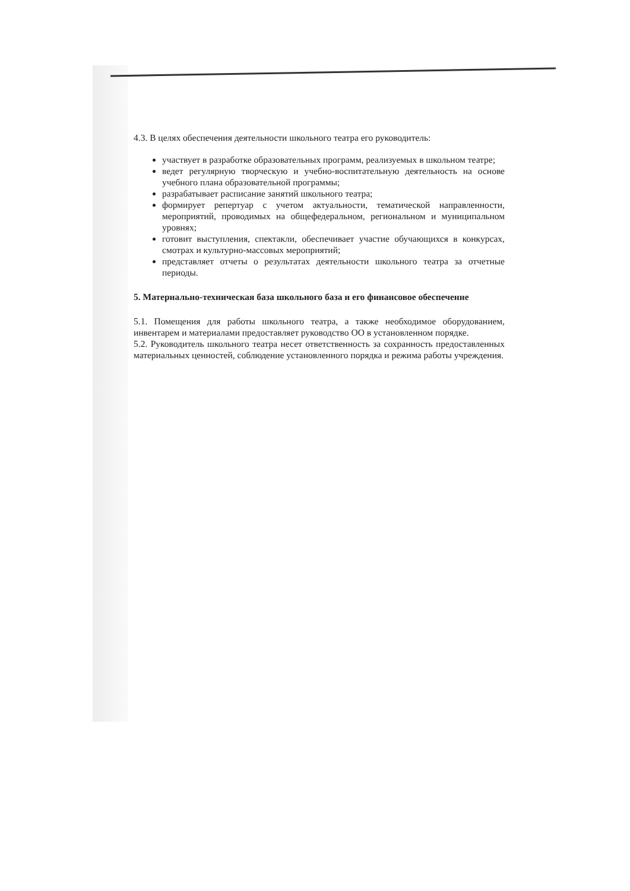4.3. В целях обеспечения деятельности школьного театра его руководитель:
участвует в разработке образовательных программ, реализуемых в школьном театре;
ведет регулярную творческую и учебно-воспитательную деятельность на основе учебного плана образовательной программы;
разрабатывает расписание занятий школьного театра;
формирует репертуар с учетом актуальности, тематической направленности, мероприятий, проводимых на общефедеральном, региональном и муниципальном уровнях;
готовит выступления, спектакли, обеспечивает участие обучающихся в конкурсах, смотрах и культурно-массовых мероприятий;
представляет отчеты о результатах деятельности школьного театра за отчетные периоды.
5. Материально-техническая база школьного база и его финансовое обеспечение
5.1. Помещения для работы школьного театра, а также необходимое оборудованием, инвентарем и материалами предоставляет руководство ОО в установленном порядке.
5.2. Руководитель школьного театра несет ответственность за сохранность предоставленных материальных ценностей, соблюдение установленного порядка и режима работы учреждения.